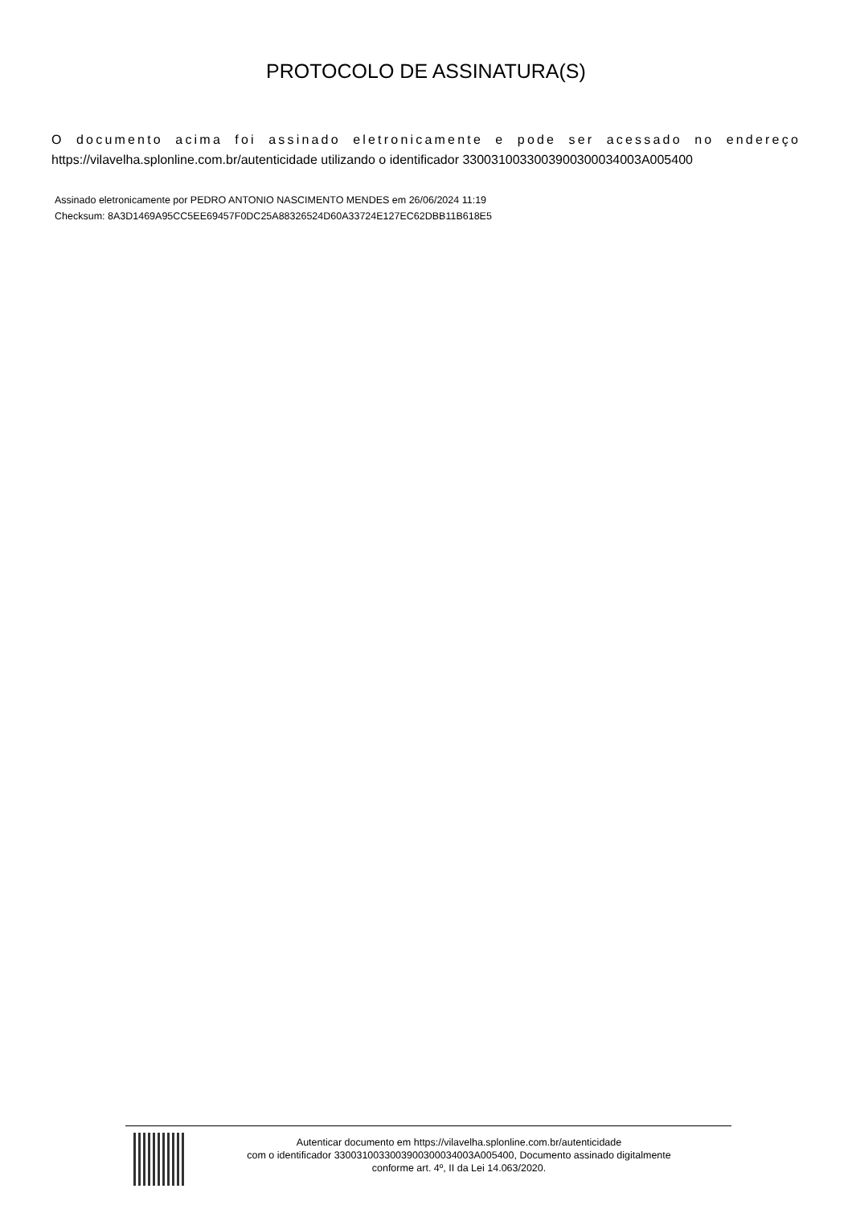PROTOCOLO DE ASSINATURA(S)
O documento acima foi assinado eletronicamente e pode ser acessado no endereço https://vilavelha.splonline.com.br/autenticidade utilizando o identificador 330031003300390030003400​3A005400
Assinado eletronicamente por PEDRO ANTONIO NASCIMENTO MENDES em 26/06/2024 11:19
Checksum: 8A3D1469A95CC5EE69457F0DC25A88326524D60A33724E127EC62DBB11B618E5
Autenticar documento em https://vilavelha.splonline.com.br/autenticidade
com o identificador 3300310033003900300034003A005400, Documento assinado digitalmente
conforme art. 4º, II da Lei 14.063/2020.